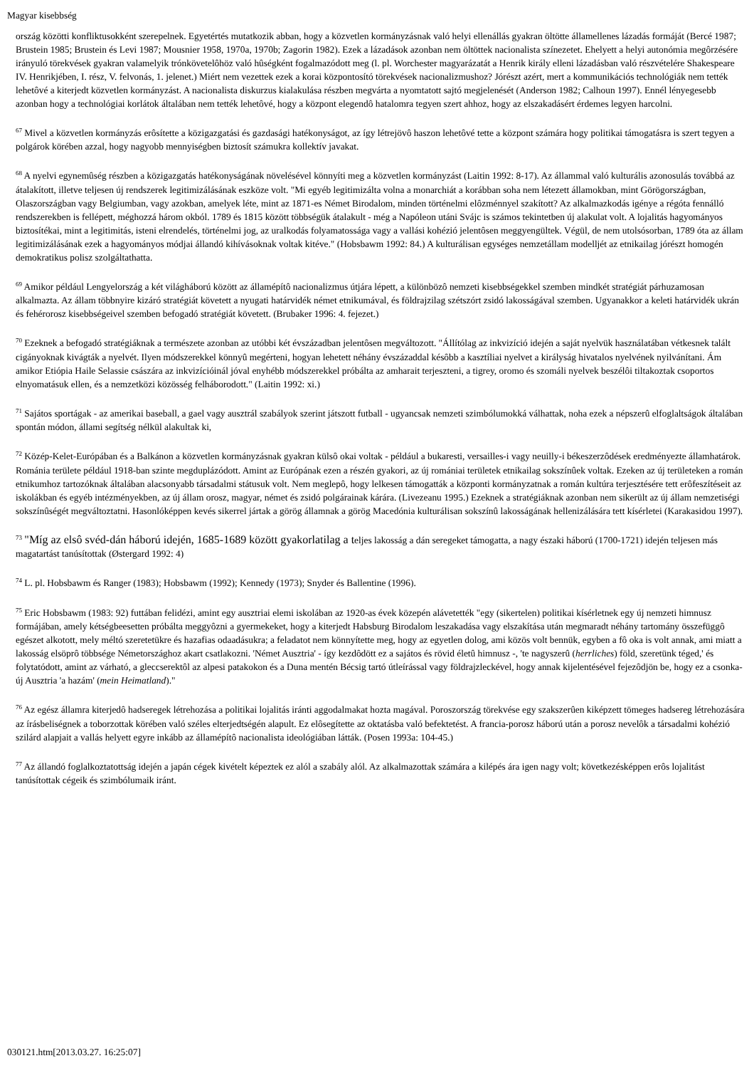Magyar kisebbség
ország közötti konfliktusokként szerepelnek. Egyetértés mutatkozik abban, hogy a közvetlen kormányzásnak való helyi ellenállás gyakran öltötte államellenes lázadás formáját (Bercé 1987; Brustein 1985; Brustein és Levi 1987; Mousnier 1958, 1970a, 1970b; Zagorin 1982). Ezek a lázadások azonban nem öltöttek nacionalista színezetet. Ehelyett a helyi autonómia megôrzésére irányuló törekvések gyakran valamelyik trónkövetelôhöz való hûségként fogalmazódott meg (l. pl. Worchester magyarázatát a Henrik király elleni lázadásban való részvételére Shakespeare IV. Henrikjében, I. rész, V. felvonás, 1. jelenet.) Miért nem vezettek ezek a korai központosító törekvések nacionalizmushoz? Jórészt azért, mert a kommunikációs technológiák nem tették lehetôvé a kiterjedt közvetlen kormányzást. A nacionalista diskurzus kialakulása részben megvárta a nyomtatott sajtó megjelenését (Anderson 1982; Calhoun 1997). Ennél lényegesebb azonban hogy a technológiai korlátok általában nem tették lehetôvé, hogy a központ elegendô hatalomra tegyen szert ahhoz, hogy az elszakadásért érdemes legyen harcolni.
<sup>67</sup> Mivel a közvetlen kormányzás erôsítette a közigazgatási és gazdasági hatékonyságot, az így létrejövô haszon lehetôvé tette a központ számára hogy politikai támogatásra is szert tegyen a polgárok körében azzal, hogy nagyobb mennyiségben biztosít számukra kollektív javakat.
<sup>68</sup> A nyelvi egynemûség részben a közigazgatás hatékonyságának növelésével könnyíti meg a közvetlen kormányzást (Laitin 1992: 8-17). Az állammal való kulturális azonosulás továbbá az átalakított, illetve teljesen új rendszerek legitimizálásának eszköze volt. "Mi egyéb legitimizálta volna a monarchiát a korábban soha nem létezett államokban, mint Görögországban, Olaszországban vagy Belgiumban, vagy azokban, amelyek léte, mint az 1871-es Német Birodalom, minden történelmi elôzménnyel szakított? Az alkalmazkodás igénye a régóta fennálló rendszerekben is fellépett, méghozzá három okból. 1789 és 1815 között többségük átalakult - még a Napóleon utáni Svájc is számos tekintetben új alakulat volt. A lojalitás hagyományos biztosítékai, mint a legitimitás, isteni elrendelés, történelmi jog, az uralkodás folyamatossága vagy a vallási kohézió jelentôsen meggyengültek. Végül, de nem utolsósorban, 1789 óta az állam legitimizálásának ezek a hagyományos módjai állandó kihívásoknak voltak kitéve." (Hobsbawm 1992: 84.) A kulturálisan egységes nemzetállam modelljét az etnikailag jórészt homogén demokratikus polisz szolgáltathatta.
<sup>69</sup> Amikor például Lengyelország a két világháború között az államépítô nacionalizmus útjára lépett, a különbözô nemzeti kisebbségekkel szemben mindkét stratégiát párhuzamosan alkalmazta. Az állam többnyire kizáró stratégiát követett a nyugati határvidék német etnikumával, és földrajzilag szétszórt zsidó lakosságával szemben. Ugyanakkor a keleti határvidék ukrán és fehérorosz kisebbségeivel szemben befogadó stratégiát követett. (Brubaker 1996: 4. fejezet.)
<sup>70</sup> Ezeknek a befogadó stratégiáknak a természete azonban az utóbbi két évszázadban jelentôsen megváltozott. "Állítólag az inkvizíció idején a saját nyelvük használatában vétkesnek talált cigányoknak kivágták a nyelvét. Ilyen módszerekkel könnyû megérteni, hogyan lehetett néhány évszázaddal késôbb a kasztíliai nyelvet a királyság hivatalos nyelvének nyilvánítani. Ám amikor Etiópia Haile Selassie császára az inkvizícióinál jóval enyhébb módszerekkel próbálta az amharait terjeszteni, a tigrey, oromo és szomáli nyelvek beszélôi tiltakoztak csoportos elnyomatásuk ellen, és a nemzetközi közösség felháborodott." (Laitin 1992: xi.)
<sup>71</sup> Sajátos sportágak - az amerikai baseball, a gael vagy ausztrál szabályok szerint játszott futball - ugyancsak nemzeti szimbólumokká válhattak, noha ezek a népszerû elfoglaltságok általában spontán módon, állami segítség nélkül alakultak ki,
<sup>72</sup> Közép-Kelet-Európában és a Balkánon a közvetlen kormányzásnak gyakran külsô okai voltak - például a bukaresti, versailles-i vagy neuilly-i békeszerzôdések eredményezte államhatárok. Románia területe például 1918-ban szinte megduplázódott. Amint az Európának ezen a részén gyakori, az új romániai területek etnikailag sokszínûek voltak. Ezeken az új területeken a román etnikumhoz tartozóknak általában alacsonyabb társadalmi státusuk volt. Nem meglepô, hogy lelkesen támogatták a központi kormányzatnak a román kultúra terjesztésére tett erôfeszítéseit az iskolákban és egyéb intézményekben, az új állam orosz, magyar, német és zsidó polgárainak kárára. (Livezeanu 1995.) Ezeknek a stratégiáknak azonban nem sikerült az új állam nemzetiségi sokszínûségét megváltoztatni. Hasonlóképpen kevés sikerrel jártak a görög államnak a görög Macedónia kulturálisan sokszínû lakosságának hellenizálására tett kísérletei (Karakasidou 1997).
<sup>73</sup> "Míg az elsô svéd-dán háború idején, 1685-1689 között gyakorlatilag a teljes lakosság a dán seregeket támogatta, a nagy északi háború (1700-1721) idején teljesen más magatartást tanúsítottak (Østergard 1992: 4)
<sup>74</sup> L. pl. Hobsbawm és Ranger (1983); Hobsbawm (1992); Kennedy (1973); Snyder és Ballentine (1996).
<sup>75</sup> Eric Hobsbawm (1983: 92) futtában felidézi, amint egy ausztriai elemi iskolában az 1920-as évek közepén alávetették "egy (sikertelen) politikai kísérletnek egy új nemzeti himnusz formájában, amely kétségbeesetten próbálta meggyôzni a gyermekeket, hogy a kiterjedt Habsburg Birodalom leszakadása vagy elszakítása után megmaradt néhány tartomány összefüggô egészet alkotott, mely méltó szeretetükre és hazafias odaadásukra; a feladatot nem könnyítette meg, hogy az egyetlen dolog, ami közös volt bennük, egyben a fô oka is volt annak, ami miatt a lakosság elsöprô többsége Németországhoz akart csatlakozni. 'Német Ausztria' - így kezdôdött ez a sajátos és rövid életû himnusz -, 'te nagyszerû (herrliches) föld, szeretünk téged,' és folytatódott, amint az várható, a gleccserektôl az alpesi patakokon és a Duna mentén Bécsig tartó útleírással vagy földrajzleckével, hogy annak kijelentésével fejezôdjön be, hogy ez a csonka-új Ausztria 'a hazám' (mein Heimatland)."
<sup>76</sup> Az egész államra kiterjedô hadseregek létrehozása a politikai lojalitás iránti aggodalmakat hozta magával. Poroszország törekvése egy szakszerûen kiképzett tömeges hadsereg létrehozására az írásbeliségnek a toborzottak körében való széles elterjedtségén alapult. Ez elôsegítette az oktatásba való befektetést. A francia-porosz háború után a porosz nevelôk a társadalmi kohézió szilárd alapjait a vallás helyett egyre inkább az államépítô nacionalista ideológiában látták. (Posen 1993a: 104-45.)
<sup>77</sup> Az állandó foglalkoztatottság idején a japán cégek kivételt képeztek ez alól a szabály alól. Az alkalmazottak számára a kilépés ára igen nagy volt; következésképpen erôs lojalitást tanúsítottak cégeik és szimbólumaik iránt.
030121.htm[2013.03.27. 16:25:07]